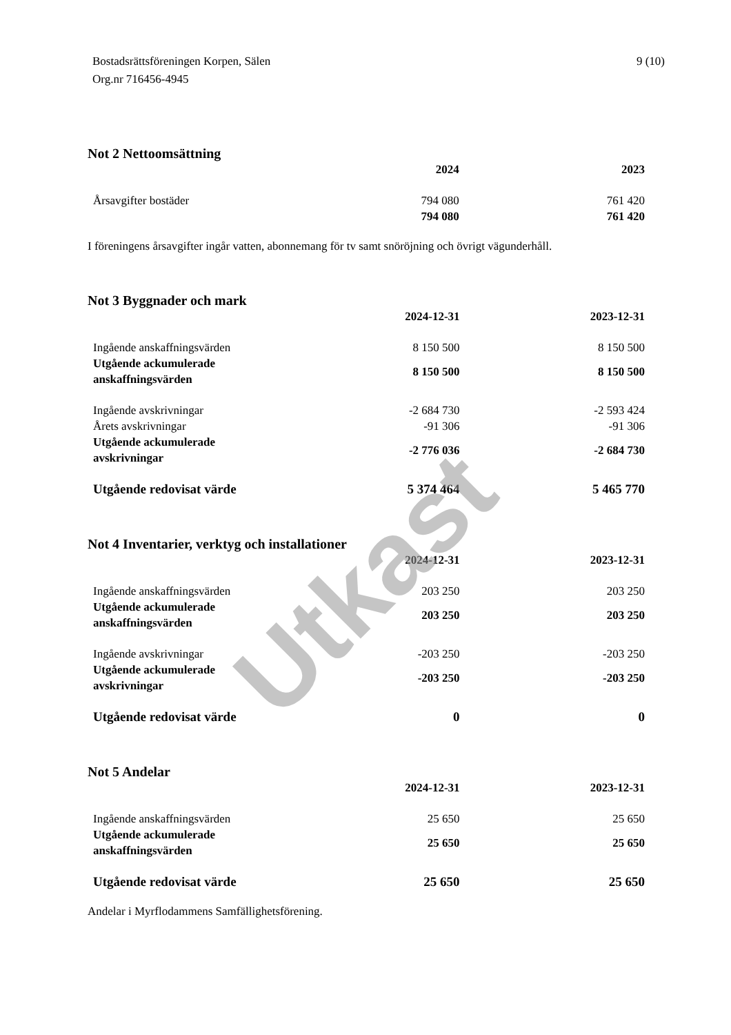Bostadsrättsföreningen Korpen, Sälen
Org.nr 716456-4945
9 (10)
Not 2 Nettoomsättning
| | 2024 | 2023 |
| --- | --- | --- |
| Årsavgifter bostäder | 794 080 | 761 420 |
| | 794 080 | 761 420 |
I föreningens årsavgifter ingår vatten, abonnemang för tv samt snöröjning och övrigt vägunderhåll.
Not 3 Byggnader och mark
| | 2024-12-31 | 2023-12-31 |
| --- | --- | --- |
| Ingående anskaffningsvärden | 8 150 500 | 8 150 500 |
| Utgående ackumulerade anskaffningsvärden | 8 150 500 | 8 150 500 |
| Ingående avskrivningar | -2 684 730 | -2 593 424 |
| Årets avskrivningar | -91 306 | -91 306 |
| Utgående ackumulerade avskrivningar | -2 776 036 | -2 684 730 |
| Utgående redovisat värde | 5 374 464 | 5 465 770 |
Not 4 Inventarier, verktyg och installationer
| | 2024-12-31 | 2023-12-31 |
| --- | --- | --- |
| Ingående anskaffningsvärden | 203 250 | 203 250 |
| Utgående ackumulerade anskaffningsvärden | 203 250 | 203 250 |
| Ingående avskrivningar | -203 250 | -203 250 |
| Utgående ackumulerade avskrivningar | -203 250 | -203 250 |
| Utgående redovisat värde | 0 | 0 |
Not 5 Andelar
| | 2024-12-31 | 2023-12-31 |
| --- | --- | --- |
| Ingående anskaffningsvärden | 25 650 | 25 650 |
| Utgående ackumulerade anskaffningsvärden | 25 650 | 25 650 |
| Utgående redovisat värde | 25 650 | 25 650 |
Andelar i Myrflodammens Samfällighetsförening.
Utkast